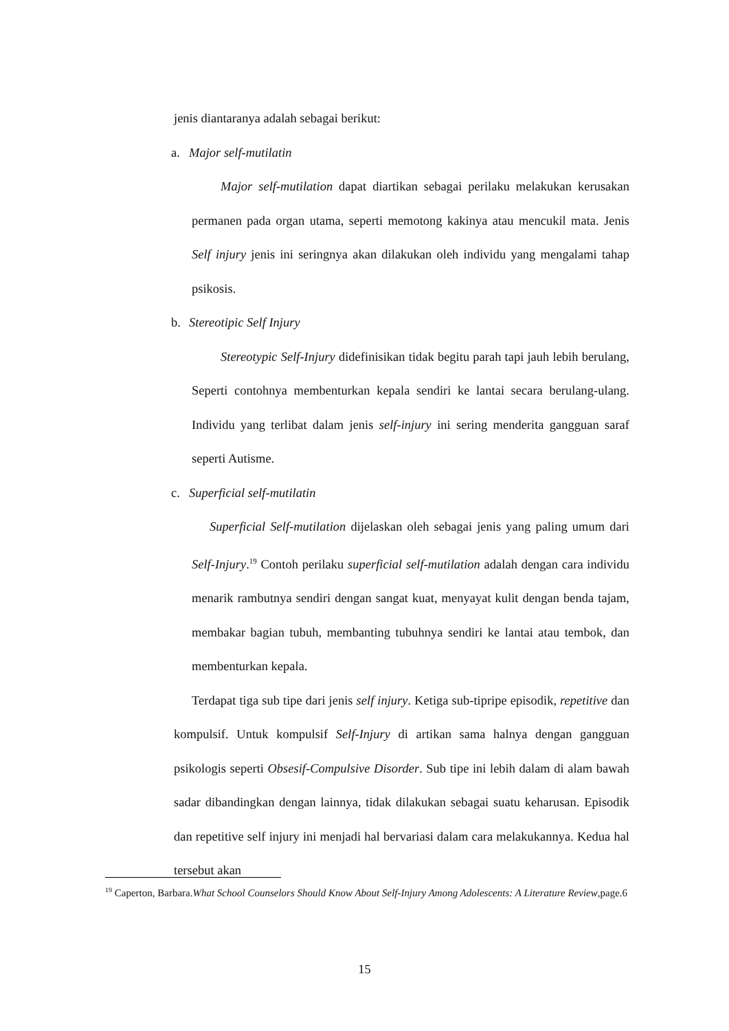jenis diantaranya adalah sebagai berikut:
a. Major self-mutilatin
Major self-mutilation dapat diartikan sebagai perilaku melakukan kerusakan permanen pada organ utama, seperti memotong kakinya atau mencukil mata. Jenis Self injury jenis ini seringnya akan dilakukan oleh individu yang mengalami tahap psikosis.
b. Stereotipic Self Injury
Stereotypic Self-Injury didefinisikan tidak begitu parah tapi jauh lebih berulang, Seperti contohnya membenturkan kepala sendiri ke lantai secara berulang-ulang. Individu yang terlibat dalam jenis self-injury ini sering menderita gangguan saraf seperti Autisme.
c. Superficial self-mutilatin
Superficial Self-mutilation dijelaskan oleh sebagai jenis yang paling umum dari Self-Injury.<sup>19</sup> Contoh perilaku superficial self-mutilation adalah dengan cara individu menarik rambutnya sendiri dengan sangat kuat, menyayat kulit dengan benda tajam, membakar bagian tubuh, membanting tubuhnya sendiri ke lantai atau tembok, dan membenturkan kepala.
Terdapat tiga sub tipe dari jenis self injury. Ketiga sub-tipripe episodik, repetitive dan kompulsif. Untuk kompulsif Self-Injury di artikan sama halnya dengan gangguan psikologis seperti Obsesif-Compulsive Disorder. Sub tipe ini lebih dalam di alam bawah sadar dibandingkan dengan lainnya, tidak dilakukan sebagai suatu keharusan. Episodik dan repetitive self injury ini menjadi hal bervariasi dalam cara melakukannya. Kedua hal tersebut akan
<sup>19</sup> Caperton, Barbara.What School Counselors Should Know About Self-Injury Among Adolescents: A Literature Review,page.6
15